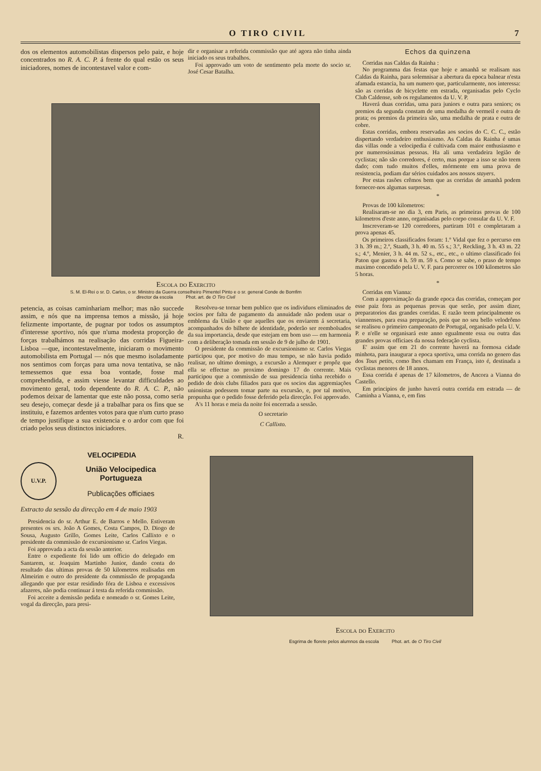O TIRO CIVIL 7
dos os elementos automobilistas dispersos pelo paiz, e hoje concentrados no R. A. C. P. á frente do qual estão os seus iniciadores, nomes de incontestavel valor e com-
dir e organisar a referida commissão que até agora não tinha ainda iniciado os seus trabalhos.
Foi approvado um voto de sentimento pela morte do socio sr. José Cesar Batalha.
Escola do Exercito
S. M. El-Rei o sr. D. Carlos, o sr. Ministro da Guerra conselheiro Pimentel Pinto e o sr. general Conde de Bomfim
director da escola Phot. art. de O Tiro Civil
petencia, as coisas caminhariam melhor; mas não succede assim, e nós que na imprensa temos a missão, já hoje felizmente importante, de pugnar por todos os assumptos d'interesse sportivo, nós que n'uma modesta proporção de forças trabalhámos na realisação das corridas Figueira-Lisboa —que, incontestavelmente, iniciaram o movimento automobilista em Portugal — nós que mesmo isoladamente nos sentimos com forças para uma nova tentativa, se não temessemos que essa boa vontade, fosse mal comprehendida, e assim viesse levantar difficuldades ao movimento geral, todo dependente do R. A. C. P., não podemos deixar de lamentar que este não possa, como seria seu desejo, começar desde já a trabalhar para os fins que se instituiu, e fazemos ardentes votos para que n'um curto praso de tempo justifique a sua existencia e o ardor com que foi criado pelos seus distinctos iniciadores.
R.
Resolveu-se tornar bem publico que os individuos eliminados de socios por falta de pagamento da annuidade não podem usar o emblema da União e que aquelles que os enviarem á secretaria, acompanhados do bilhete de identidade, poderão ser reembolsados da sua importancia, desde que estejam em bom uso — em harmonia com a deliberação tomada em sessão de 9 de julho de 1901.
O presidente da commissão de excursionismo sr. Carlos Viegas participou que, por motivo do mau tempo, se não havia podido realisar, no ultimo domingo, a excursão a Alemquer e propôz que ella se effectue no proximo domingo 17 do corrente. Mais participou que a commissão de sua presidencia tinha recebido o pedido de dois clubs filiados para que os socios das aggremiações unionistas podessem tomar parte na excursão, e, por tal motivo, propunha que o pedido fosse deferido pela direcção. Foi approvado.
A's 11 horas e meia da noite foi encerrada a sessão.
O secretario
C Callixto.
Echos da quinzena
Corridas nas Caldas da Rainha :
No programma das festas que hoje e amanhã se realisam nas Caldas da Rainha, para solemnisar a abertura da epoca balnear n'esta afamada estancia, ha um numero que, particularmente, nos interessa: são as corridas de bicyclette em estrada, organisadas pelo Cyclo Club Caldense, sob os regulamentos da U. V. P.
Haverá duas corridas, uma para juniors e outra para seniors; os premios da segunda constam de uma medalha de vermeil e outra de prata; os premios da primeira são, uma medalha de prata e outra de cobre.
Estas corridas, embora reservadas aos socios do C. C. C., estão dispertando verdadeiro enthusiasmo. As Caldas da Rainha é umas das villas onde a velocipedia é cultivada com maior enthusiasmo e por numerosissimas pessoas. Ha ali uma verdadeira legião de cyclistas; não são corredores, é certo, mas porque a isso se não teem dado; com tudo muitos d'elles, mórmente em uma prova de resistencia, podiam dar sérios cuidados aos nossos stayers.
Por estas rasões crêmos bem que as corridas de amanhã podem fornecer-nos algumas surpresas.
*
Provas de 100 kilometros:
Realisaram-se no dia 3, em Paris, as primeiras provas de 100 kilometros d'este anno, organisadas pelo corpo consular da U. V. F.
Inscreveram-se 120 corredores, partiram 101 e completaram a prova apenas 45.
Os primeiros classificados foram: 1.º Vidal que fez o percurso em 3 h. 39 m.; 2.º, Staath, 3 h. 40 m. 55 s.; 3.º, Reckling, 3 h. 43 m. 22 s.; 4.º, Menier, 3 h. 44 m. 52 s., etc., etc., o ultimo classificado foi Paton que gastou 4 h. 59 m. 59 s. Como se sabe, o praso de tempo maximo concedido pela U. V. F. para percorrer os 100 kilometros são 5 horas.
*
Corridas em Vianna:
Com a approximação da grande epoca das corridas, começam por esse paiz fora as pequenas provas que serão, por assim dizer, preparatorios das grandes corridas. E razão teem principalmente os viannenses, para essa preparação, pois que no seu bello velodrômo se realisou o primeiro campeonato de Portugal, organisado pela U. V. P. e n'elle se organisará este anno egualmente essa ou outra das grandes provas officiaes da nossa federação cyclista.
E' assim que em 21 do corrente haverá na formosa cidade minhota, para inaugurar a epoca sportiva, uma corrida no genero das dos Tous petits, como lhes chamam em França, isto é, destinada a cyclistas menores de 18 annos.
Essa corrida é apenas de 17 kilometros, de Ancora a Vianna do Castello.
Em principios de junho haverá outra corrida em estrada — de Caminha a Vianna, e, em fins
VELOCIPEDIA
U.V.P.
União Velocipedica Portugueza
Publicações officiaes
Extracto da sessão da direcção em 4 de maio 1903
Presidencia do sr. Arthur E. de Barros e Mello. Estiveram presentes os srs. João A Gomes, Costa Campos, D. Diogo de Sousa, Augusto Grillo, Gomes Leite, Carlos Callixto e o presidente da commissão de excursionismo sr. Carlos Viegas.
Foi approvada a acta da sessão anterior.
Entre o expediente foi lido um officio do delegado em Santarem, sr. Joaquim Martinho Junior, dando conta do resultado das ultimas provas de 50 kilometros realisadas em Almeirim e outro do presidente da commissão de propaganda allegando que por estar residindo fóra de Lisboa e excessivos afazeres, não podia continuar á testa da referida commissão.
Foi acceite a demissão pedida e nomeado o sr. Gomes Leite, vogal da direcção, para presi-
Escola do Exercito
Esgrima de florete pelos alumnos da escola Phot. art. de O Tiro Civil